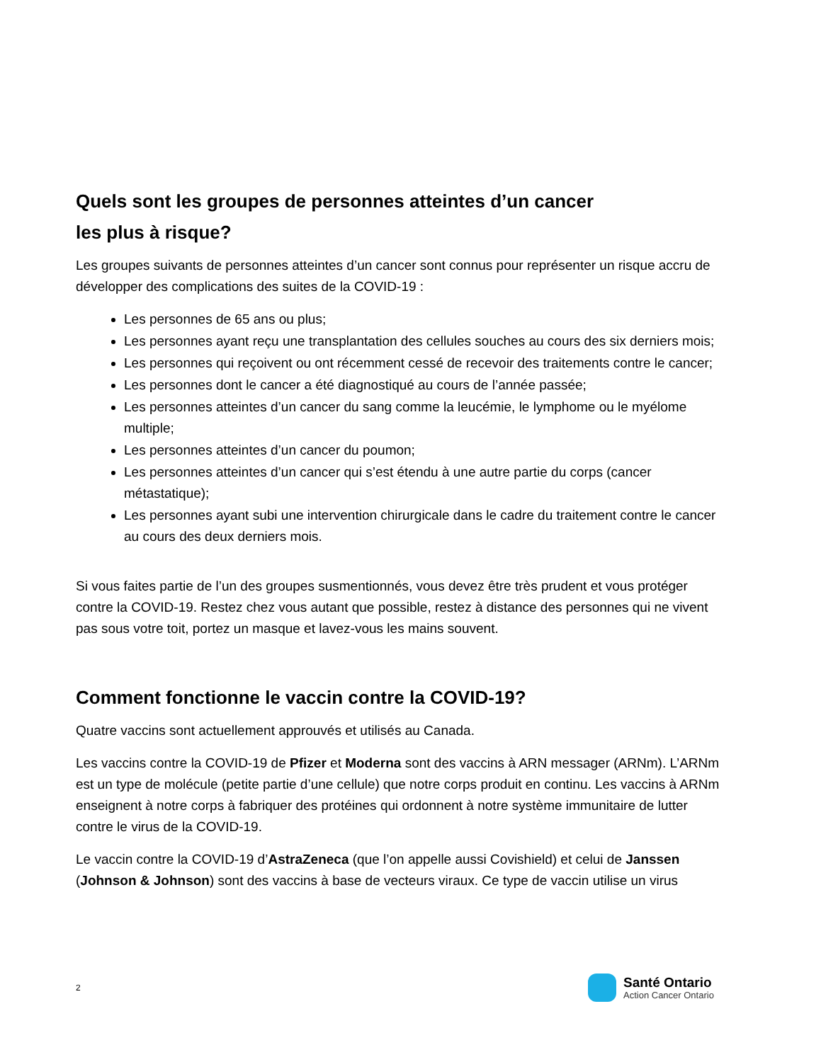Quels sont les groupes de personnes atteintes d’un cancer
les plus à risque?
Les groupes suivants de personnes atteintes d’un cancer sont connus pour représenter un risque accru de développer des complications des suites de la COVID-19 :
Les personnes de 65 ans ou plus;
Les personnes ayant reçu une transplantation des cellules souches au cours des six derniers mois;
Les personnes qui reçoivent ou ont récemment cessé de recevoir des traitements contre le cancer;
Les personnes dont le cancer a été diagnostiqué au cours de l’année passée;
Les personnes atteintes d’un cancer du sang comme la leucémie, le lymphome ou le myélome multiple;
Les personnes atteintes d’un cancer du poumon;
Les personnes atteintes d’un cancer qui s’est étendu à une autre partie du corps (cancer métastatique);
Les personnes ayant subi une intervention chirurgicale dans le cadre du traitement contre le cancer au cours des deux derniers mois.
Si vous faites partie de l’un des groupes susmentionnés, vous devez être très prudent et vous protéger contre la COVID-19. Restez chez vous autant que possible, restez à distance des personnes qui ne vivent pas sous votre toit, portez un masque et lavez-vous les mains souvent.
Comment fonctionne le vaccin contre la COVID-19?
Quatre vaccins sont actuellement approuvés et utilisés au Canada.
Les vaccins contre la COVID-19 de Pfizer et Moderna sont des vaccins à ARN messager (ARNm). L’ARNm est un type de molécule (petite partie d’une cellule) que notre corps produit en continu. Les vaccins à ARNm enseignent à notre corps à fabriquer des protéines qui ordonnent à notre système immunitaire de lutter contre le virus de la COVID-19.
Le vaccin contre la COVID-19 d’AstraZeneca (que l’on appelle aussi Covishield) et celui de Janssen (Johnson & Johnson) sont des vaccins à base de vecteurs viraux. Ce type de vaccin utilise un virus
2
Santé Ontario
Action Cancer Ontario